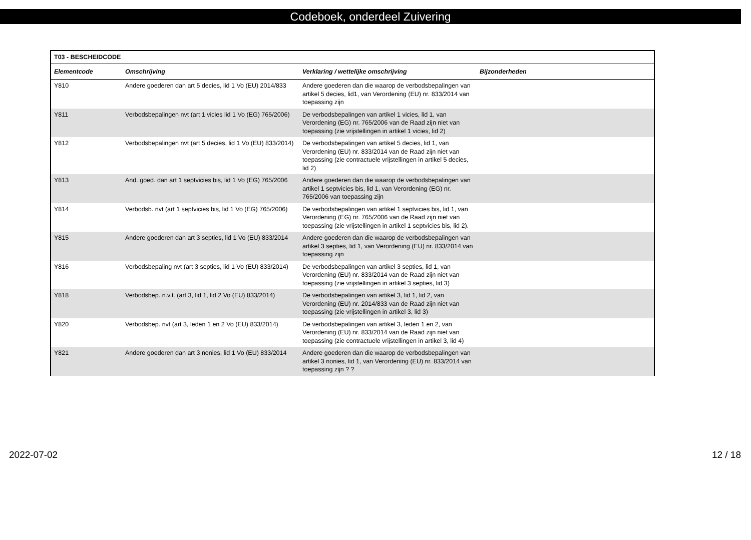Codeboek, onderdeel Zuivering
| T03 - BESCHEIDCODE | | | |
| --- | --- | --- | --- |
| Elementcode | Omschrijving | Verklaring / wettelijke omschrijving | Bijzonderheden |
| Y810 | Andere goederen dan art 5 decies, lid 1 Vo (EU) 2014/833 | Andere goederen dan die waarop de verbodsbepalingen van artikel 5 decies, lid1, van Verordening (EU) nr. 833/2014 van toepassing zijn | |
| Y811 | Verbodsbepalingen nvt (art 1 vicies lid 1 Vo (EG) 765/2006) | De verbodsbepalingen van artikel 1 vicies, lid 1, van Verordening (EG) nr. 765/2006 van de Raad zijn niet van toepassing (zie vrijstellingen in artikel 1 vicies, lid 2) | |
| Y812 | Verbodsbepalingen nvt (art 5 decies, lid 1 Vo (EU) 833/2014) | De verbodsbepalingen van artikel 5 decies, lid 1, van Verordening (EU) nr. 833/2014 van de Raad zijn niet van toepassing (zie contractuele vrijstellingen in artikel 5 decies, lid 2) | |
| Y813 | And. goed. dan art 1 septvicies bis, lid 1 Vo (EG) 765/2006 | Andere goederen dan die waarop de verbodsbepalingen van artikel 1 septvicies bis, lid 1, van Verordening (EG) nr. 765/2006 van toepassing zijn | |
| Y814 | Verbodsb. nvt (art 1 septvicies bis, lid 1 Vo (EG) 765/2006) | De verbodsbepalingen van artikel 1 septvicies bis, lid 1, van Verordening (EG) nr. 765/2006 van de Raad zijn niet van toepassing (zie vrijstellingen in artikel 1 septvicies bis, lid 2). | |
| Y815 | Andere goederen dan art 3 septies, lid 1 Vo (EU) 833/2014 | Andere goederen dan die waarop de verbodsbepalingen van artikel 3 septies, lid 1, van Verordening (EU) nr. 833/2014 van toepassing zijn | |
| Y816 | Verbodsbepaling nvt (art 3 septies, lid 1 Vo (EU) 833/2014) | De verbodsbepalingen van artikel 3 septies, lid 1, van Verordening (EU) nr. 833/2014 van de Raad zijn niet van toepassing (zie vrijstellingen in artikel 3 septies, lid 3) | |
| Y818 | Verbodsbep. n.v.t. (art 3, lid 1, lid 2 Vo (EU) 833/2014) | De verbodsbepalingen van artikel 3, lid 1, lid 2, van Verordening (EU) nr. 2014/833 van de Raad zijn niet van toepassing (zie vrijstellingen in artikel 3, lid 3) | |
| Y820 | Verbodsbep. nvt (art 3, leden 1 en 2 Vo (EU) 833/2014) | De verbodsbepalingen van artikel 3, leden 1 en 2, van Verordening (EU) nr. 833/2014 van de Raad zijn niet van toepassing (zie contractuele vrijstellingen in artikel 3, lid 4) | |
| Y821 | Andere goederen dan art 3 nonies, lid 1 Vo (EU) 833/2014 | Andere goederen dan die waarop de verbodsbepalingen van artikel 3 nonies, lid 1, van Verordening (EU) nr. 833/2014 van toepassing zijn ? ? | |
2022-07-02 12 / 18